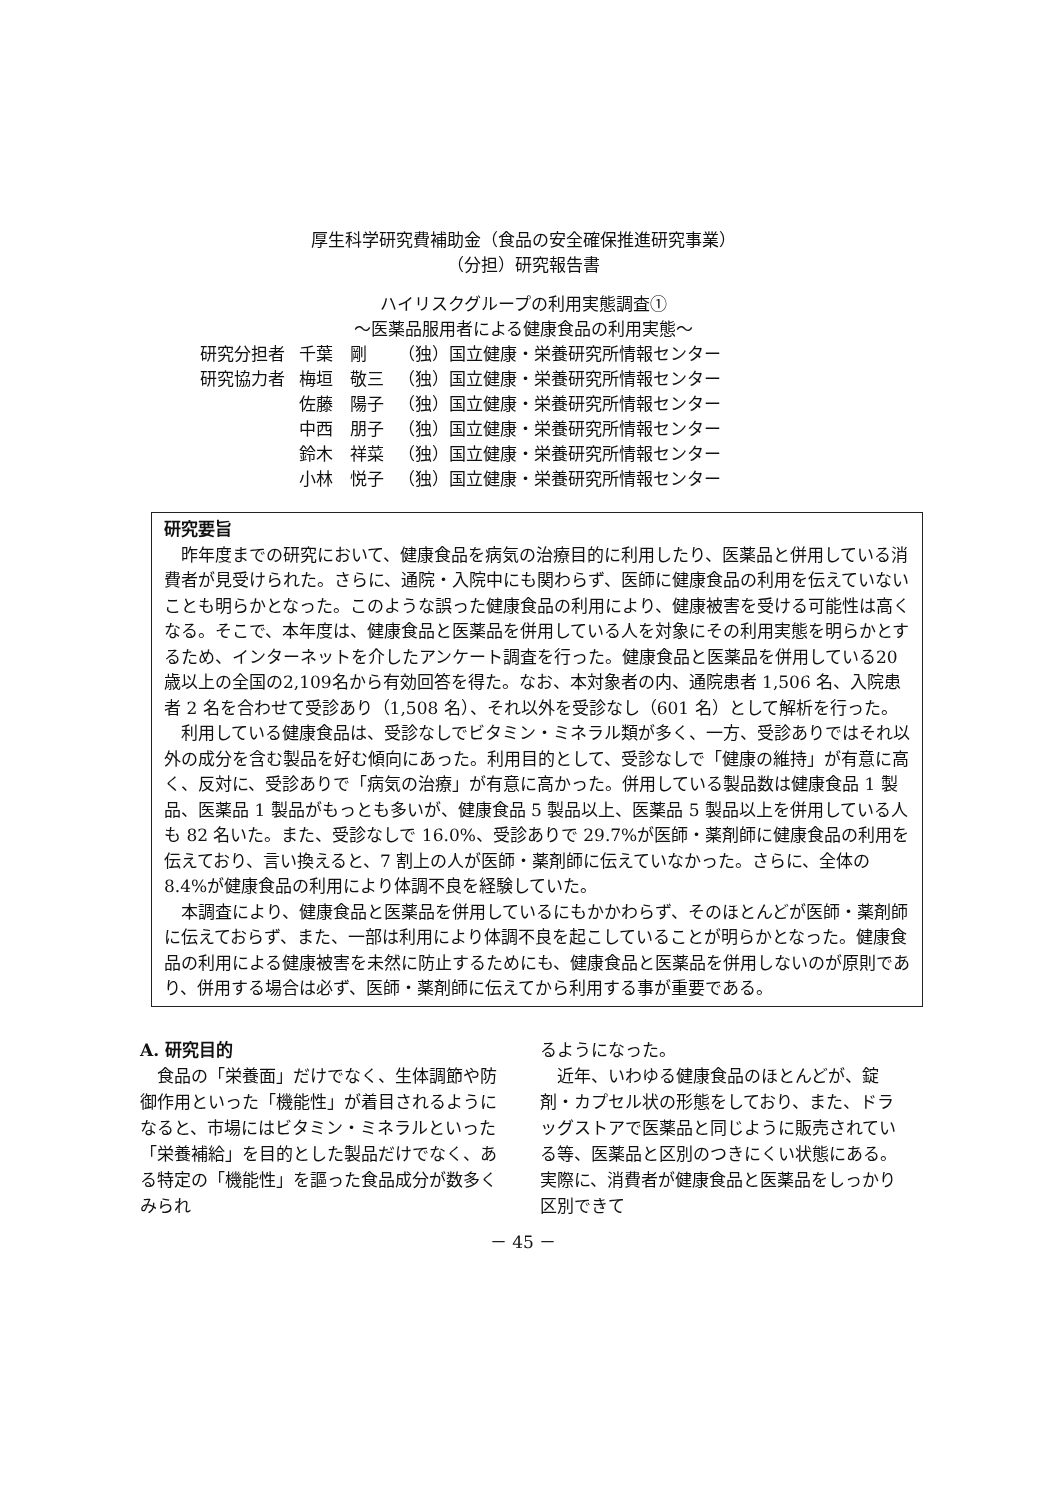厚生科学研究費補助金（食品の安全確保推進研究事業）
（分担）研究報告書
ハイリスクグループの利用実態調査①
～医薬品服用者による健康食品の利用実態～
| 研究分担者 | 千葉 剛 | （独）国立健康・栄養研究所情報センター |
| 研究協力者 | 梅垣 敬三 | （独）国立健康・栄養研究所情報センター |
| | 佐藤 陽子 | （独）国立健康・栄養研究所情報センター |
| | 中西 朋子 | （独）国立健康・栄養研究所情報センター |
| | 鈴木 祥菜 | （独）国立健康・栄養研究所情報センター |
| | 小林 悦子 | （独）国立健康・栄養研究所情報センター |
研究要旨
昨年度までの研究において、健康食品を病気の治療目的に利用したり、医薬品と併用している消費者が見受けられた。さらに、通院・入院中にも関わらず、医師に健康食品の利用を伝えていないことも明らかとなった。このような誤った健康食品の利用により、健康被害を受ける可能性は高くなる。そこで、本年度は、健康食品と医薬品を併用している人を対象にその利用実態を明らかとするため、インターネットを介したアンケート調査を行った。健康食品と医薬品を併用している20歳以上の全国の2,109名から有効回答を得た。なお、本対象者の内、通院患者 1,506 名、入院患者 2 名を合わせて受診あり（1,508 名）、それ以外を受診なし（601 名）として解析を行った。
利用している健康食品は、受診なしでビタミン・ミネラル類が多く、一方、受診ありではそれ以外の成分を含む製品を好む傾向にあった。利用目的として、受診なしで「健康の維持」が有意に高く、反対に、受診ありで「病気の治療」が有意に高かった。併用している製品数は健康食品 1 製品、医薬品 1 製品がもっとも多いが、健康食品 5 製品以上、医薬品 5 製品以上を併用している人も 82 名いた。また、受診なしで 16.0%、受診ありで 29.7%が医師・薬剤師に健康食品の利用を伝えており、言い換えると、7 割上の人が医師・薬剤師に伝えていなかった。さらに、全体の 8.4%が健康食品の利用により体調不良を経験していた。
本調査により、健康食品と医薬品を併用しているにもかかわらず、そのほとんどが医師・薬剤師に伝えておらず、また、一部は利用により体調不良を起こしていることが明らかとなった。健康食品の利用による健康被害を未然に防止するためにも、健康食品と医薬品を併用しないのが原則であり、併用する場合は必ず、医師・薬剤師に伝えてから利用する事が重要である。
A. 研究目的
　食品の「栄養面」だけでなく、生体調節や防御作用といった「機能性」が着目されるようになると、市場にはビタミン・ミネラルといった「栄養補給」を目的とした製品だけでなく、ある特定の「機能性」を謳った食品成分が数多くみられ
るようになった。
　近年、いわゆる健康食品のほとんどが、錠剤・カプセル状の形態をしており、また、ドラッグストアで医薬品と同じように販売されている等、医薬品と区別のつきにくい状態にある。実際に、消費者が健康食品と医薬品をしっかり区別できて
－ 45 －